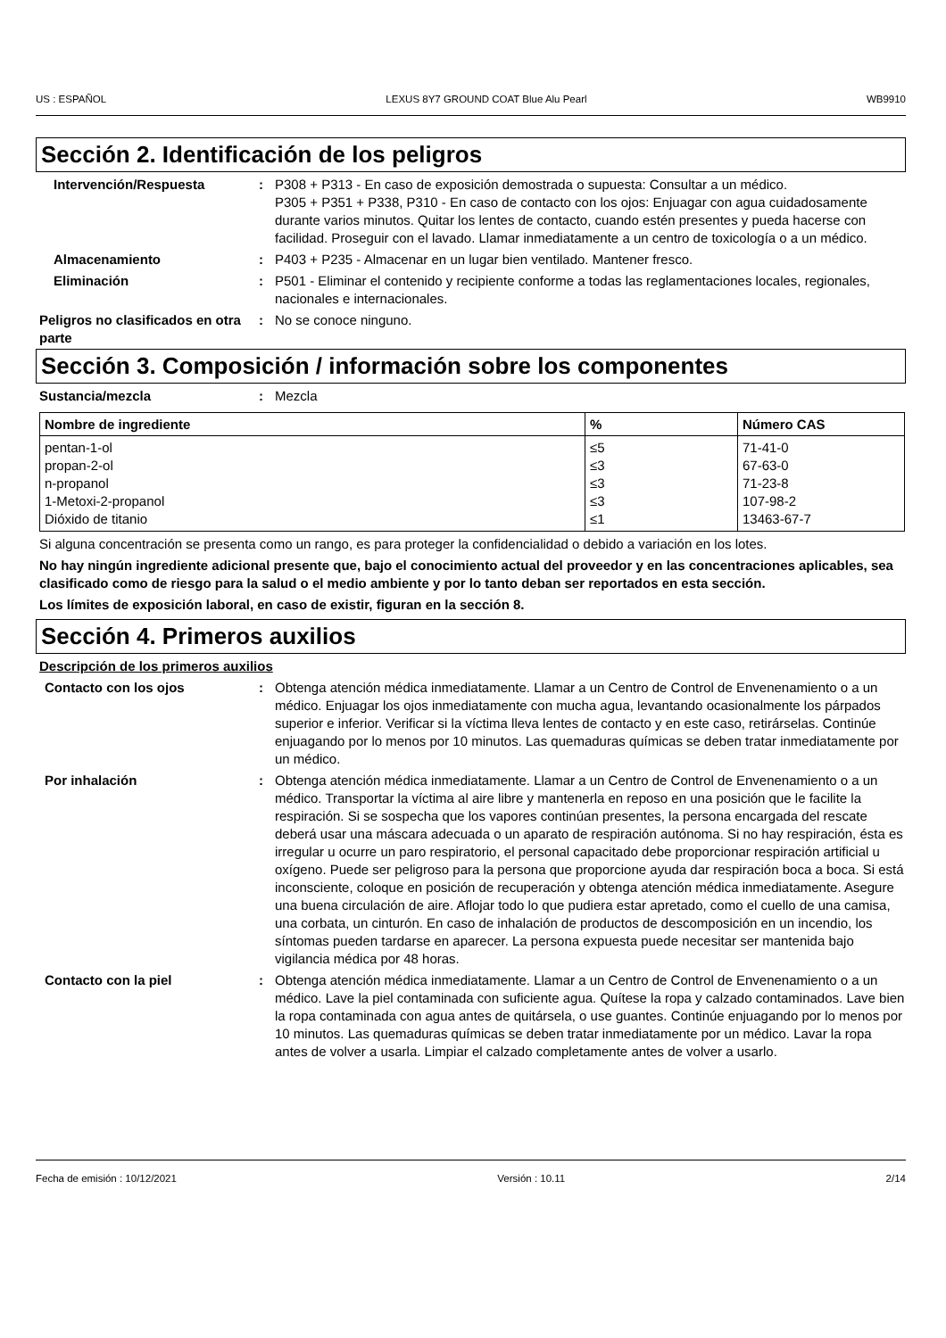US : ESPAÑOL LEXUS 8Y7 GROUND COAT Blue Alu Pearl WB9910
Sección 2. Identificación de los peligros
Intervención/Respuesta : P308 + P313 - En caso de exposición demostrada o supuesta: Consultar a un médico.
P305 + P351 + P338, P310 - En caso de contacto con los ojos: Enjuagar con agua cuidadosamente durante varios minutos. Quitar los lentes de contacto, cuando estén presentes y pueda hacerse con facilidad. Proseguir con el lavado. Llamar inmediatamente a un centro de toxicología o a un médico.
Almacenamiento : P403 + P235 - Almacenar en un lugar bien ventilado. Mantener fresco.
Eliminación : P501 - Eliminar el contenido y recipiente conforme a todas las reglamentaciones locales, regionales, nacionales e internacionales.
Peligros no clasificados en otra parte
: No se conoce ninguno.
Sección 3. Composición / información sobre los componentes
Sustancia/mezcla : Mezcla
| Nombre de ingrediente | % | Número CAS |
| --- | --- | --- |
| pentan-1-ol | ≤5 | 71-41-0 |
| propan-2-ol | ≤3 | 67-63-0 |
| n-propanol | ≤3 | 71-23-8 |
| 1-Metoxi-2-propanol | ≤3 | 107-98-2 |
| Dióxido de titanio | ≤1 | 13463-67-7 |
Si alguna concentración se presenta como un rango, es para proteger la confidencialidad o debido a variación en los lotes.
No hay ningún ingrediente adicional presente que, bajo el conocimiento actual del proveedor y en las concentraciones aplicables, sea clasificado como de riesgo para la salud o el medio ambiente y por lo tanto deban ser reportados en esta sección.
Los límites de exposición laboral, en caso de existir, figuran en la sección 8.
Sección 4. Primeros auxilios
Descripción de los primeros auxilios
Contacto con los ojos : Obtenga atención médica inmediatamente. Llamar a un Centro de Control de Envenenamiento o a un médico. Enjuagar los ojos inmediatamente con mucha agua, levantando ocasionalmente los párpados superior e inferior. Verificar si la víctima lleva lentes de contacto y en este caso, retirárselas. Continúe enjuagando por lo menos por 10 minutos. Las quemaduras químicas se deben tratar inmediatamente por un médico.
Por inhalación : Obtenga atención médica inmediatamente. Llamar a un Centro de Control de Envenenamiento o a un médico. Transportar la víctima al aire libre y mantenerla en reposo en una posición que le facilite la respiración. Si se sospecha que los vapores continúan presentes, la persona encargada del rescate deberá usar una máscara adecuada o un aparato de respiración autónoma. Si no hay respiración, ésta es irregular u ocurre un paro respiratorio, el personal capacitado debe proporcionar respiración artificial u oxígeno. Puede ser peligroso para la persona que proporcione ayuda dar respiración boca a boca. Si está inconsciente, coloque en posición de recuperación y obtenga atención médica inmediatamente. Asegure una buena circulación de aire. Aflojar todo lo que pudiera estar apretado, como el cuello de una camisa, una corbata, un cinturón. En caso de inhalación de productos de descomposición en un incendio, los síntomas pueden tardarse en aparecer. La persona expuesta puede necesitar ser mantenida bajo vigilancia médica por 48 horas.
Contacto con la piel : Obtenga atención médica inmediatamente. Llamar a un Centro de Control de Envenenamiento o a un médico. Lave la piel contaminada con suficiente agua. Quítese la ropa y calzado contaminados. Lave bien la ropa contaminada con agua antes de quitársela, o use guantes. Continúe enjuagando por lo menos por 10 minutos. Las quemaduras químicas se deben tratar inmediatamente por un médico. Lavar la ropa antes de volver a usarla. Limpiar el calzado completamente antes de volver a usarlo.
Fecha de emisión : 10/12/2021 Versión : 10.11 2/14